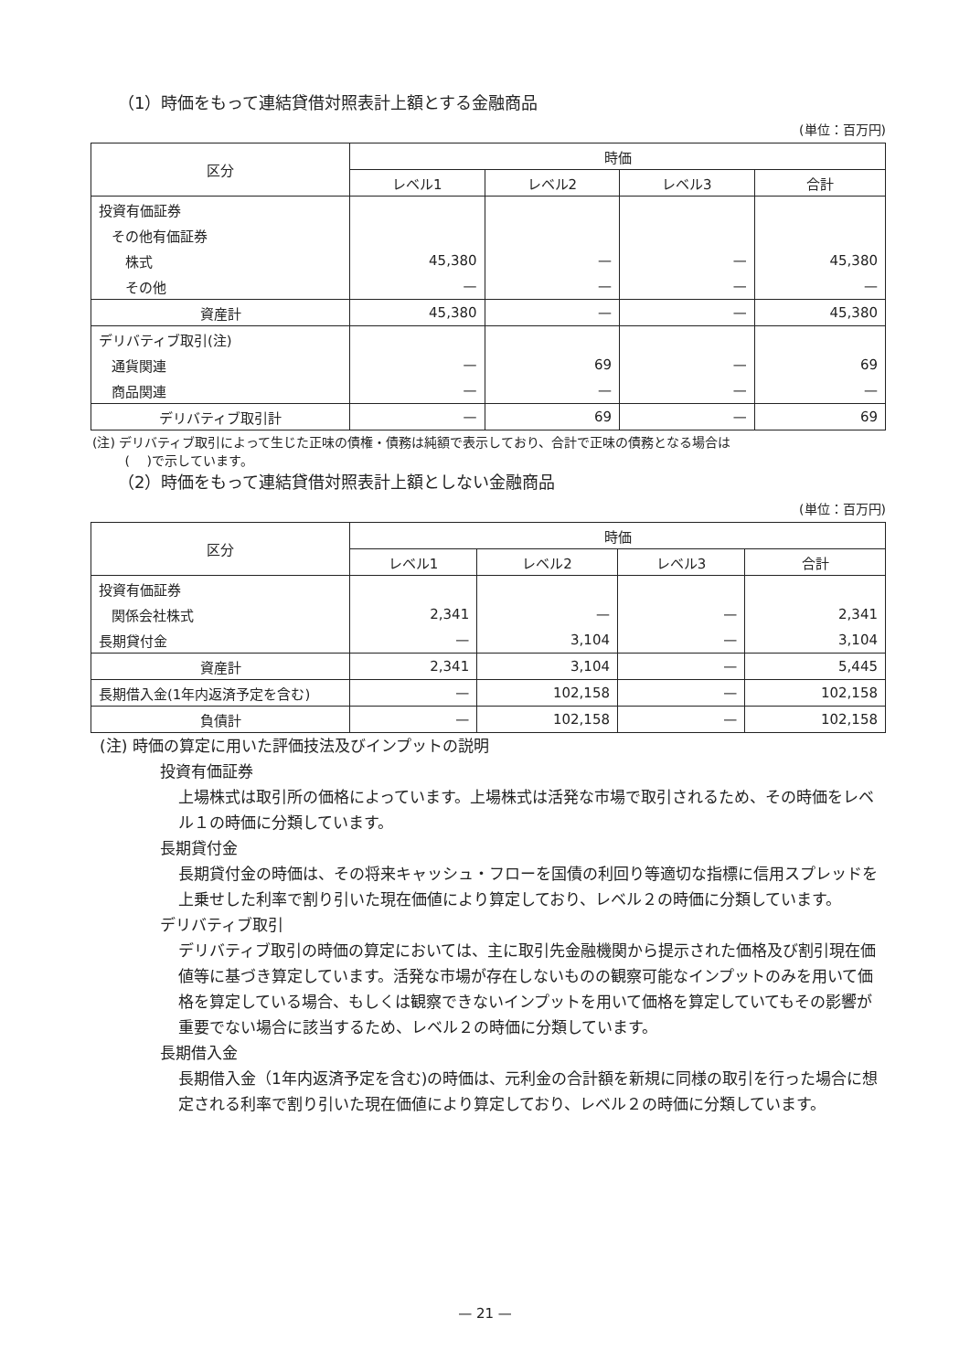（1）時価をもって連結貸借対照表計上額とする金融商品
(単位：百万円)
| 区分 | 時価 | | | |
| --- | --- | --- | --- | --- |
| | レベル1 | レベル2 | レベル3 | 合計 |
| 投資有価証券 | | | | |
| その他有価証券 | | | | |
| 株式 | 45,380 | — | — | 45,380 |
| その他 | — | — | — | — |
| 資産計 | 45,380 | — | — | 45,380 |
| デリバティブ取引(注) | | | | |
| 通貨関連 | — | 69 | — | 69 |
| 商品関連 | — | — | — | — |
| デリバティブ取引計 | — | 69 | — | 69 |
(注) デリバティブ取引によって生じた正味の債権・債務は純額で表示しており、合計で正味の債務となる場合は
(　 )で示しています。
（2）時価をもって連結貸借対照表計上額としない金融商品
(単位：百万円)
| 区分 | 時価 | | | |
| --- | --- | --- | --- | --- |
| | レベル1 | レベル2 | レベル3 | 合計 |
| 投資有価証券 | | | | |
| 関係会社株式 | 2,341 | — | — | 2,341 |
| 長期貸付金 | — | 3,104 | — | 3,104 |
| 資産計 | 2,341 | 3,104 | — | 5,445 |
| 長期借入金(1年内返済予定を含む) | — | 102,158 | — | 102,158 |
| 負債計 | — | 102,158 | — | 102,158 |
(注) 時価の算定に用いた評価技法及びインプットの説明
投資有価証券
上場株式は取引所の価格によっています。上場株式は活発な市場で取引されるため、その時価をレベル１の時価に分類しています。
長期貸付金
長期貸付金の時価は、その将来キャッシュ・フローを国債の利回り等適切な指標に信用スプレッドを上乗せした利率で割り引いた現在価値により算定しており、レベル２の時価に分類しています。
デリバティブ取引
デリバティブ取引の時価の算定においては、主に取引先金融機関から提示された価格及び割引現在価値等に基づき算定しています。活発な市場が存在しないものの観察可能なインプットのみを用いて価格を算定している場合、もしくは観察できないインプットを用いて価格を算定していてもその影響が重要でない場合に該当するため、レベル２の時価に分類しています。
長期借入金
長期借入金（1年内返済予定を含む)の時価は、元利金の合計額を新規に同様の取引を行った場合に想定される利率で割り引いた現在価値により算定しており、レベル２の時価に分類しています。
— 21 —